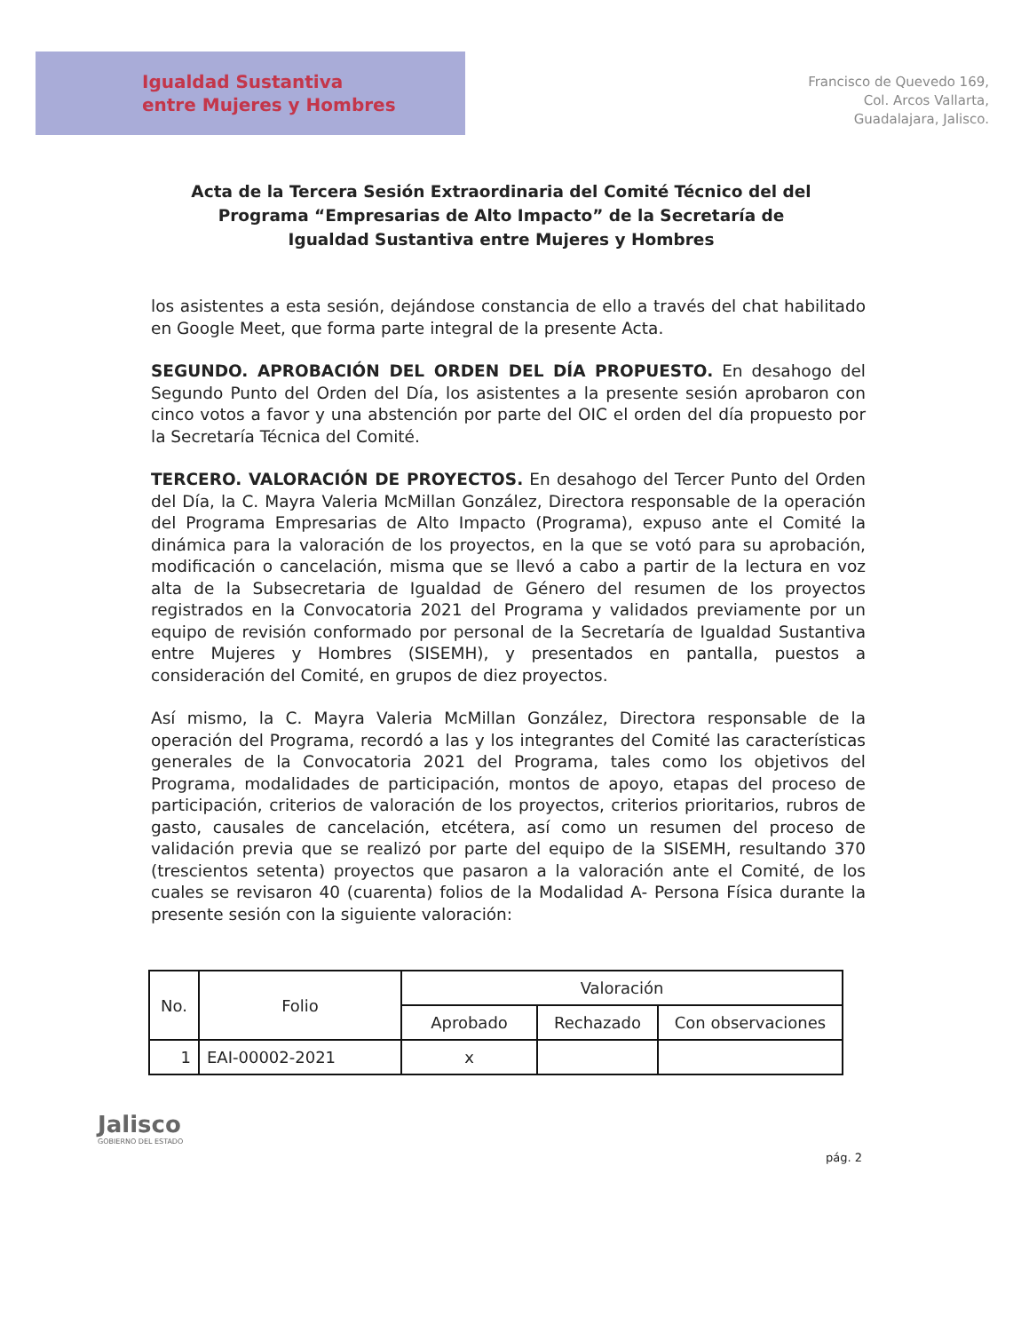Igualdad Sustantiva
entre Mujeres y Hombres
Francisco de Quevedo 169,
Col. Arcos Vallarta,
Guadalajara, Jalisco.
Acta de la Tercera Sesión Extraordinaria del Comité Técnico del del Programa “Empresarias de Alto Impacto” de la Secretaría de Igualdad Sustantiva entre Mujeres y Hombres
los asistentes a esta sesión, dejándose constancia de ello a través del chat habilitado en Google Meet, que forma parte integral de la presente Acta.
SEGUNDO. APROBACIÓN DEL ORDEN DEL DÍA PROPUESTO. En desahogo del Segundo Punto del Orden del Día, los asistentes a la presente sesión aprobaron con cinco votos a favor y una abstención por parte del OIC el orden del día propuesto por la Secretaría Técnica del Comité.
TERCERO. VALORACIÓN DE PROYECTOS. En desahogo del Tercer Punto del Orden del Día, la C. Mayra Valeria McMillan González, Directora responsable de la operación del Programa Empresarias de Alto Impacto (Programa), expuso ante el Comité la dinámica para la valoración de los proyectos, en la que se votó para su aprobación, modificación o cancelación, misma que se llevó a cabo a partir de la lectura en voz alta de la Subsecretaria de Igualdad de Género del resumen de los proyectos registrados en la Convocatoria 2021 del Programa y validados previamente por un equipo de revisión conformado por personal de la Secretaría de Igualdad Sustantiva entre Mujeres y Hombres (SISEMH), y presentados en pantalla, puestos a consideración del Comité, en grupos de diez proyectos.
Así mismo, la C. Mayra Valeria McMillan González, Directora responsable de la operación del Programa, recordó a las y los integrantes del Comité las características generales de la Convocatoria 2021 del Programa, tales como los objetivos del Programa, modalidades de participación, montos de apoyo, etapas del proceso de participación, criterios de valoración de los proyectos, criterios prioritarios, rubros de gasto, causales de cancelación, etcétera, así como un resumen del proceso de validación previa que se realizó por parte del equipo de la SISEMH, resultando 370 (trescientos setenta) proyectos que pasaron a la valoración ante el Comité, de los cuales se revisaron 40 (cuarenta) folios de la Modalidad A- Persona Física durante la presente sesión con la siguiente valoración:
| No. | Folio | Valoración | | |
| --- | --- | --- | --- | --- |
| | | Aprobado | Rechazado | Con observaciones |
| 1 | EAI-00002-2021 | x | | |
pág. 2
Jalisco
GOBIERNO DEL ESTADO